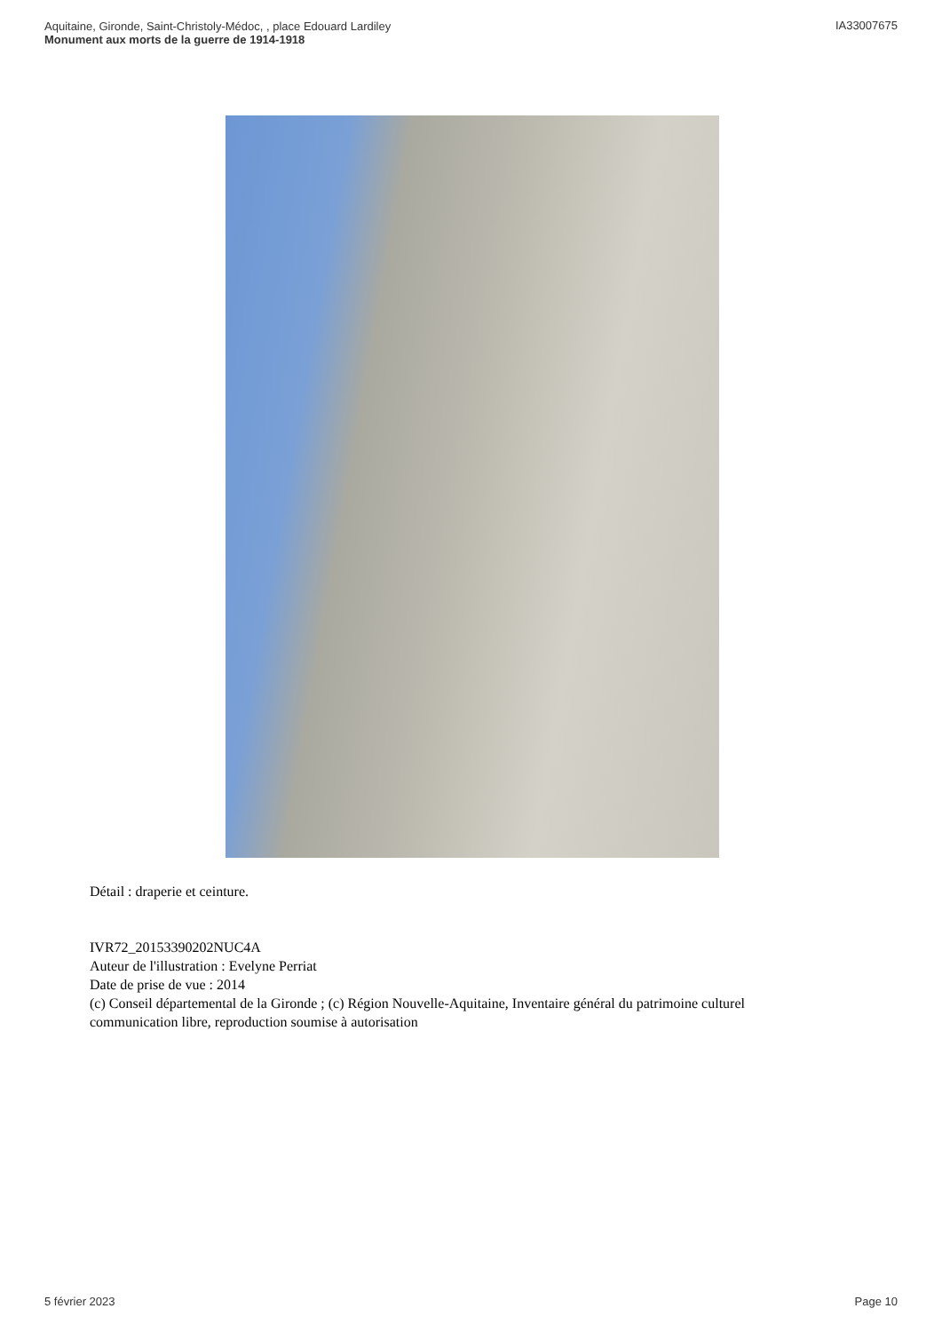Aquitaine, Gironde, Saint-Christoly-Médoc, , place Edouard Lardiley
Monument aux morts de la guerre de 1914-1918
IA33007675
Détail : draperie et ceinture.
IVR72_20153390202NUC4A
Auteur de l'illustration : Evelyne Perriat
Date de prise de vue : 2014
(c) Conseil départemental de la Gironde ; (c) Région Nouvelle-Aquitaine, Inventaire général du patrimoine culturel
communication libre, reproduction soumise à autorisation
5 février 2023 Page 10